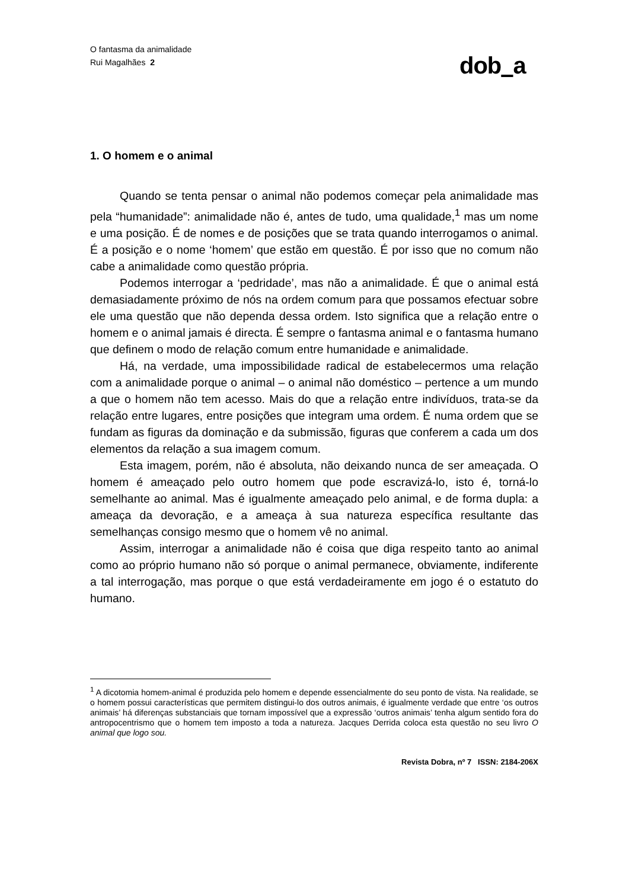O fantasma da animalidade
Rui Magalhães 2
dob a
1. O homem e o animal
Quando se tenta pensar o animal não podemos começar pela animalidade mas pela “humanidade”: animalidade não é, antes de tudo, uma qualidade,<sup>1</sup> mas um nome e uma posição. É de nomes e de posições que se trata quando interrogamos o animal. É a posição e o nome ‘homem’ que estão em questão. É por isso que no comum não cabe a animalidade como questão própria.
Podemos interrogar a ‘pedridade’, mas não a animalidade. É que o animal está demasiadamente próximo de nós na ordem comum para que possamos efectuar sobre ele uma questão que não dependa dessa ordem. Isto significa que a relação entre o homem e o animal jamais é directa. É sempre o fantasma animal e o fantasma humano que definem o modo de relação comum entre humanidade e animalidade.
Há, na verdade, uma impossibilidade radical de estabelecermos uma relação com a animalidade porque o animal – o animal não doméstico – pertence a um mundo a que o homem não tem acesso. Mais do que a relação entre indivíduos, trata-se da relação entre lugares, entre posições que integram uma ordem. É numa ordem que se fundam as figuras da dominação e da submissão, figuras que conferem a cada um dos elementos da relação a sua imagem comum.
Esta imagem, porém, não é absoluta, não deixando nunca de ser ameaçada. O homem é ameaçado pelo outro homem que pode escravizá-lo, isto é, torná-lo semelhante ao animal. Mas é igualmente ameaçado pelo animal, e de forma dupla: a ameaça da devoração, e a ameaça à sua natureza específica resultante das semelhanças consigo mesmo que o homem vê no animal.
Assim, interrogar a animalidade não é coisa que diga respeito tanto ao animal como ao próprio humano não só porque o animal permanece, obviamente, indiferente a tal interrogação, mas porque o que está verdadeiramente em jogo é o estatuto do humano.
<sup>1</sup> A dicotomia homem-animal é produzida pelo homem e depende essencialmente do seu ponto de vista. Na realidade, se o homem possui características que permitem distingui-lo dos outros animais, é igualmente verdade que entre ‘os outros animais’ há diferenças substanciais que tornam impossível que a expressão ‘outros animais’ tenha algum sentido fora do antropocentrismo que o homem tem imposto a toda a natureza. Jacques Derrida coloca esta questão no seu livro O animal que logo sou.
Revista Dobra, nº 7 ISSN: 2184-206X